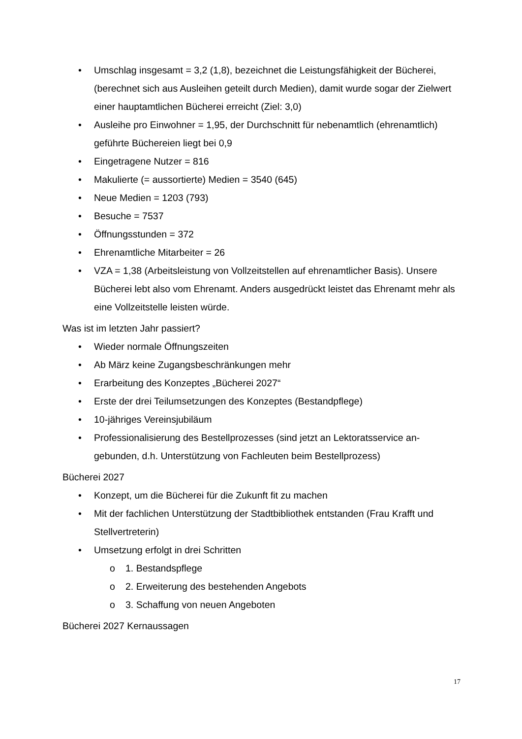• Umschlag insgesamt = 3,2 (1,8), bezeichnet die Leistungsfähigkeit der Büche­rei, (berechnet sich aus Ausleihen geteilt durch Medien), damit wurde sogar der Zielwert einer hauptamtlichen Bücherei erreicht (Ziel: 3,0)
• Ausleihe pro Einwohner = 1,95, der Durchschnitt für nebenamtlich (ehrenamt­lich) geführte Büchereien liegt bei 0,9
• Eingetragene Nutzer = 816
• Makulierte (= aussortierte) Medien = 3540 (645)
• Neue Medien = 1203 (793)
• Besuche = 7537
• Öffnungsstunden = 372
• Ehrenamtliche Mitarbeiter = 26
• VZA = 1,38 (Arbeitsleistung von Vollzeitstellen auf ehrenamtlicher Basis). Un­sere Bücherei lebt also vom Ehrenamt. Anders ausgedrückt leistet das Ehren­amt mehr als eine Vollzeitstelle leisten würde.
Was ist im letzten Jahr passiert?
• Wieder normale Öffnungszeiten
• Ab März keine Zugangsbeschränkungen mehr
• Erarbeitung des Konzeptes „Bücherei 2027“
• Erste der drei Teilumsetzungen des Konzeptes (Bestandpflege)
• 10-jähriges Vereinsjubiläum
• Professionalisierung des Bestellprozesses (sind jetzt an Lektoratsservice an­gebunden, d.h. Unterstützung von Fachleuten beim Bestellprozess)
Bücherei 2027
• Konzept, um die Bücherei für die Zukunft fit zu machen
• Mit der fachlichen Unterstützung der Stadtbibliothek entstanden (Frau Krafft und Stellvertreterin)
• Umsetzung erfolgt in drei Schritten
o 1. Bestandspflege
o 2. Erweiterung des bestehenden Angebots
o 3. Schaffung von neuen Angeboten
Bücherei 2027 Kernaussagen
17